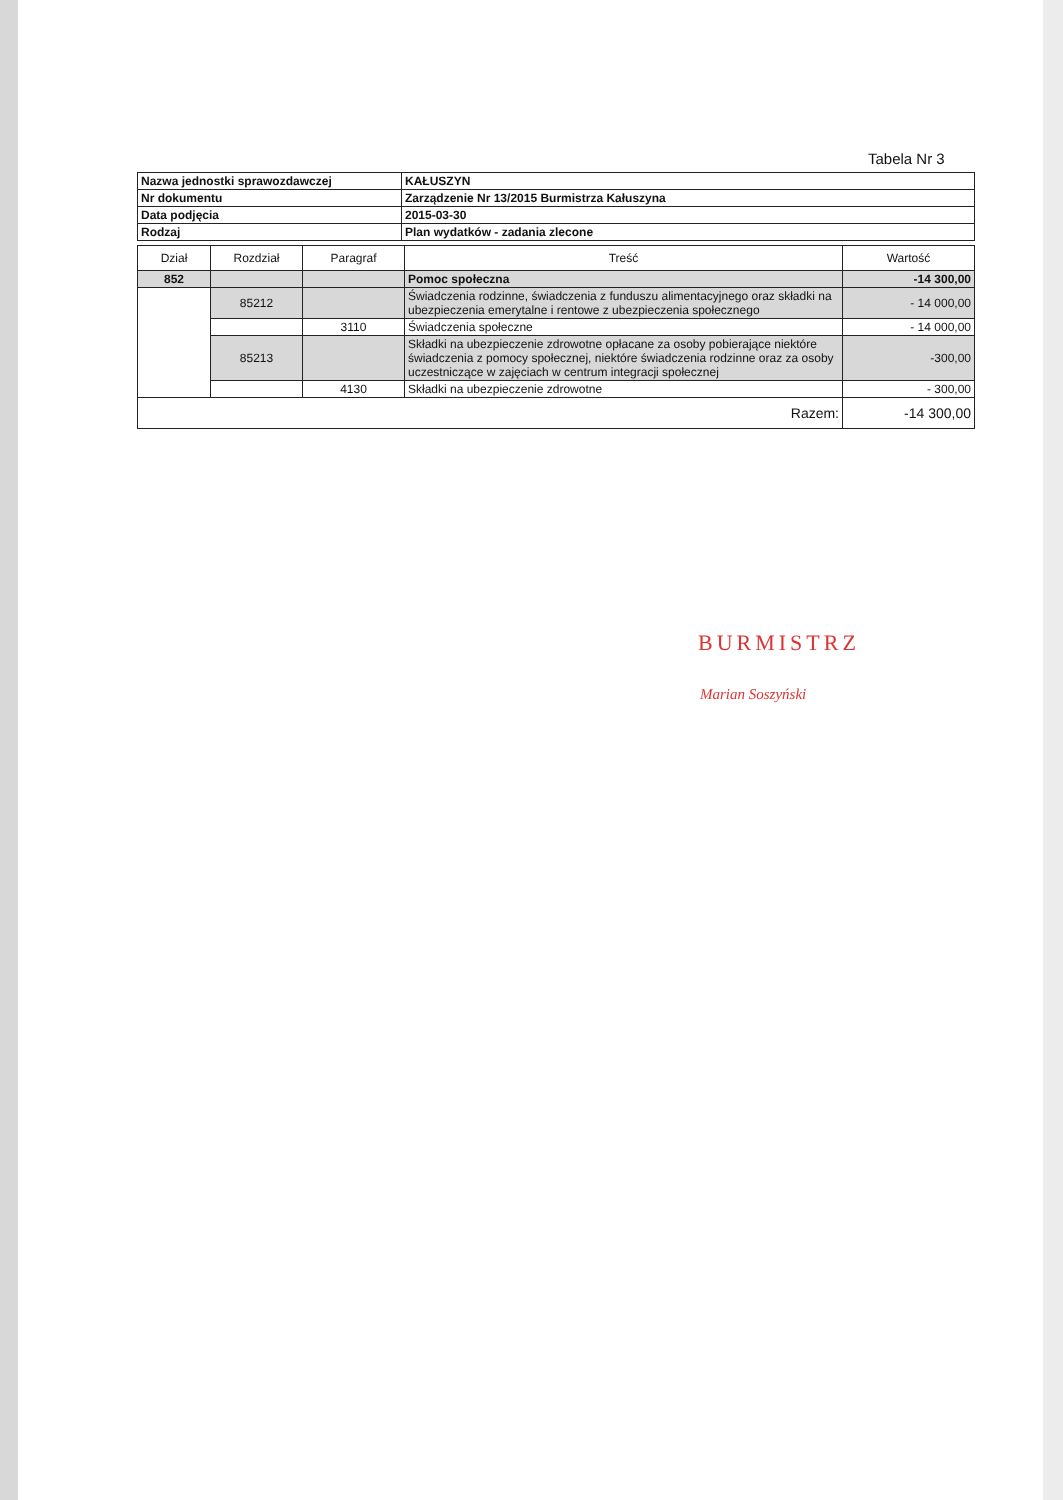Tabela Nr 3
| Nazwa jednostki sprawozdawczej | KAŁUSZYN |
| Nr dokumentu | Zarządzenie Nr 13/2015 Burmistrza Kałuszyna |
| Data podjęcia | 2015-03-30 |
| Rodzaj | Plan wydatków - zadania zlecone |
| Dział | Rozdział | Paragraf | Treść | Wartość |
| --- | --- | --- | --- | --- |
| 852 | | | Pomoc społeczna | -14 300,00 |
| | 85212 | | Świadczenia rodzinne, świadczenia z funduszu alimentacyjnego oraz składki na ubezpieczenia emerytalne i rentowe z ubezpieczenia społecznego | - 14 000,00 |
| | | 3110 | Świadczenia społeczne | - 14 000,00 |
| | 85213 | | Składki na ubezpieczenie zdrowotne opłacane za osoby pobierające niektóre świadczenia z pomocy społecznej, niektóre świadczenia rodzinne oraz za osoby uczestniczące w zajęciach w centrum integracji społecznej | -300,00 |
| | | 4130 | Składki na ubezpieczenie zdrowotne | - 300,00 |
| Razem: | | | | -14 300,00 |
BURMISTRZ
Marian Soszyński